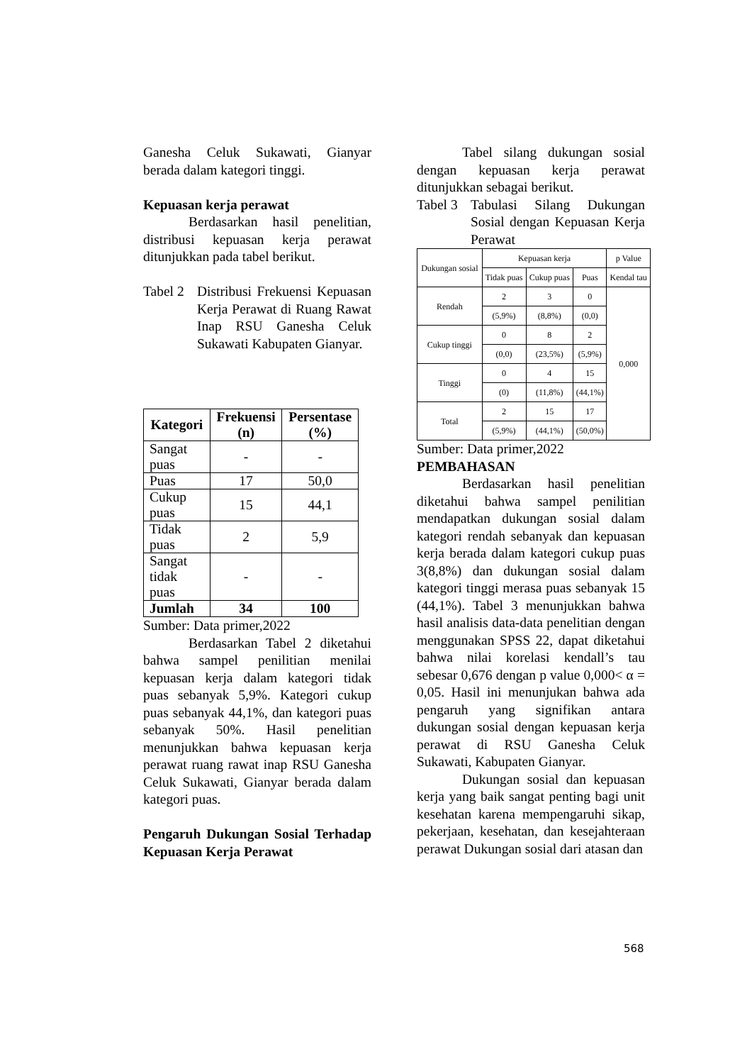Ganesha Celuk Sukawati, Gianyar berada dalam kategori tinggi.
Kepuasan kerja perawat
Berdasarkan hasil penelitian, distribusi kepuasan kerja perawat ditunjukkan pada tabel berikut.
Tabel 2
Distribusi Frekuensi Kepuasan Kerja Perawat di Ruang Rawat Inap RSU Ganesha Celuk Sukawati Kabupaten Gianyar.
| Kategori | Frekuensi (n) | Persentase (%) |
| --- | --- | --- |
| Sangat puas | - | - |
| Puas | 17 | 50,0 |
| Cukup puas | 15 | 44,1 |
| Tidak puas | 2 | 5,9 |
| Sangat tidak puas | - | - |
| Jumlah | 34 | 100 |
Sumber: Data primer,2022
Berdasarkan Tabel 2 diketahui bahwa sampel penilitian menilai kepuasan kerja dalam kategori tidak puas sebanyak 5,9%. Kategori cukup puas sebanyak 44,1%, dan kategori puas sebanyak 50%. Hasil penelitian menunjukkan bahwa kepuasan kerja perawat ruang rawat inap RSU Ganesha Celuk Sukawati, Gianyar berada dalam kategori puas.
Pengaruh Dukungan Sosial Terhadap Kepuasan Kerja Perawat
Tabel silang dukungan sosial dengan kepuasan kerja perawat ditunjukkan sebagai berikut.
Tabel 3
Tabulasi Silang Dukungan Sosial dengan Kepuasan Kerja Perawat
| Dukungan sosial | Kepuasan kerja | | | p Value |
| | Tidak puas | Cukup puas | Puas | Kendal tau |
| Rendah | 2 | 3 | 0 | 0,000 |
| | (5,9%) | (8,8%) | (0,0) | |
| Cukup tinggi | 0 | 8 | 2 | |
| | (0,0) | (23,5%) | (5,9%) | |
| Tinggi | 0 | 4 | 15 | |
| | (0) | (11,8%) | (44,1%) | |
| Total | 2 | 15 | 17 | |
| | (5,9%) | (44,1%) | (50,0%) | |
Sumber: Data primer,2022
PEMBAHASAN
Berdasarkan hasil penelitian diketahui bahwa sampel penilitian mendapatkan dukungan sosial dalam kategori rendah sebanyak dan kepuasan kerja berada dalam kategori cukup puas 3(8,8%) dan dukungan sosial dalam kategori tinggi merasa puas sebanyak 15 (44,1%). Tabel 3 menunjukkan bahwa hasil analisis data-data penelitian dengan menggunakan SPSS 22, dapat diketahui bahwa nilai korelasi kendall’s tau sebesar 0,676 dengan p value 0,000< α = 0,05. Hasil ini menunjukan bahwa ada pengaruh yang signifikan antara dukungan sosial dengan kepuasan kerja perawat di RSU Ganesha Celuk Sukawati, Kabupaten Gianyar.
Dukungan sosial dan kepuasan kerja yang baik sangat penting bagi unit kesehatan karena mempengaruhi sikap, pekerjaan, kesehatan, dan kesejahteraan perawat Dukungan sosial dari atasan dan
568